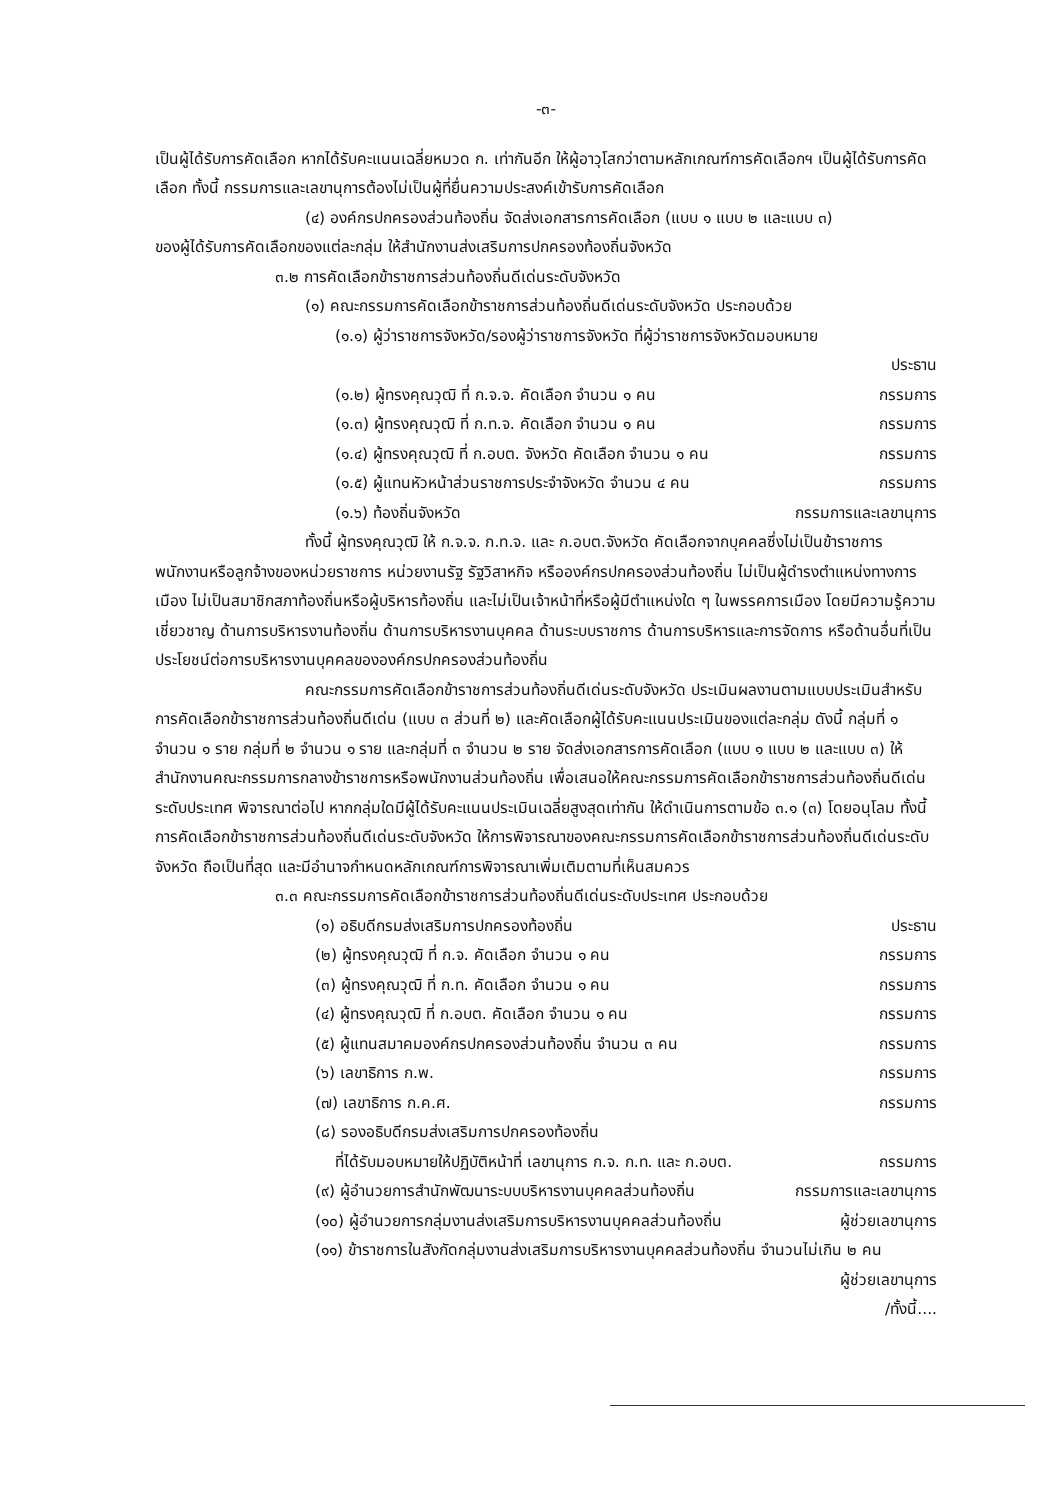-๓-
เป็นผู้ได้รับการคัดเลือก หากได้รับคะแนนเฉลี่ยหมวด ก. เท่ากันอีก ให้ผู้อาวุโสกว่าตามหลักเกณฑ์การคัดเลือกฯ เป็นผู้ได้รับการคัดเลือก ทั้งนี้ กรรมการและเลขานุการต้องไม่เป็นผู้ที่ยื่นความประสงค์เข้ารับการคัดเลือก
(๔) องค์กรปกครองส่วนท้องถิ่น จัดส่งเอกสารการคัดเลือก (แบบ ๑ แบบ ๒ และแบบ ๓)
ของผู้ได้รับการคัดเลือกของแต่ละกลุ่ม ให้สำนักงานส่งเสริมการปกครองท้องถิ่นจังหวัด
๓.๒ การคัดเลือกข้าราชการส่วนท้องถิ่นดีเด่นระดับจังหวัด
(๑) คณะกรรมการคัดเลือกข้าราชการส่วนท้องถิ่นดีเด่นระดับจังหวัด ประกอบด้วย
(๑.๑) ผู้ว่าราชการจังหวัด/รองผู้ว่าราชการจังหวัด ที่ผู้ว่าราชการจังหวัดมอบหมาย
ประธาน
(๑.๒) ผู้ทรงคุณวุฒิ ที่ ก.จ.จ. คัดเลือก จำนวน ๑ คน กรรมการ
(๑.๓) ผู้ทรงคุณวุฒิ ที่ ก.ท.จ. คัดเลือก จำนวน ๑ คน กรรมการ
(๑.๔) ผู้ทรงคุณวุฒิ ที่ ก.อบต. จังหวัด คัดเลือก จำนวน ๑ คน กรรมการ
(๑.๕) ผู้แทนหัวหน้าส่วนราชการประจำจังหวัด จำนวน ๔ คน กรรมการ
(๑.๖) ท้องถิ่นจังหวัด กรรมการและเลขานุการ
ทั้งนี้ ผู้ทรงคุณวุฒิ ให้ ก.จ.จ. ก.ท.จ. และ ก.อบต.จังหวัด คัดเลือกจากบุคคลซึ่งไม่เป็นข้าราชการ พนักงานหรือลูกจ้างของหน่วยราชการ หน่วยงานรัฐ รัฐวิสาหกิจ หรือองค์กรปกครองส่วนท้องถิ่น ไม่เป็นผู้ดำรงตำแหน่งทางการเมือง ไม่เป็นสมาชิกสภาท้องถิ่นหรือผู้บริหารท้องถิ่น และไม่เป็นเจ้าหน้าที่หรือผู้มีตำแหน่งใด ๆ ในพรรคการเมือง โดยมีความรู้ความเชี่ยวชาญ ด้านการบริหารงานท้องถิ่น ด้านการบริหารงานบุคคล ด้านระบบราชการ ด้านการบริหารและการจัดการ หรือด้านอื่นที่เป็นประโยชน์ต่อการบริหารงานบุคคลขององค์กรปกครองส่วนท้องถิ่น
คณะกรรมการคัดเลือกข้าราชการส่วนท้องถิ่นดีเด่นระดับจังหวัด ประเมินผลงานตามแบบประเมินสำหรับการคัดเลือกข้าราชการส่วนท้องถิ่นดีเด่น (แบบ ๓ ส่วนที่ ๒) และคัดเลือกผู้ได้รับคะแนนประเมินของแต่ละกลุ่ม ดังนี้ กลุ่มที่ ๑ จำนวน ๑ ราย กลุ่มที่ ๒ จำนวน ๑ ราย และกลุ่มที่ ๓ จำนวน ๒ ราย จัดส่งเอกสารการคัดเลือก (แบบ ๑ แบบ ๒ และแบบ ๓) ให้สำนักงานคณะกรรมการกลางข้าราชการหรือพนักงานส่วนท้องถิ่น เพื่อเสนอให้คณะกรรมการคัดเลือกข้าราชการส่วนท้องถิ่นดีเด่นระดับประเทศ พิจารณาต่อไป หากกลุ่มใดมีผู้ได้รับคะแนนประเมินเฉลี่ยสูงสุดเท่ากัน ให้ดำเนินการตามข้อ ๓.๑ (๓) โดยอนุโลม ทั้งนี้ การคัดเลือกข้าราชการส่วนท้องถิ่นดีเด่นระดับจังหวัด ให้การพิจารณาของคณะกรรมการคัดเลือกข้าราชการส่วนท้องถิ่นดีเด่นระดับจังหวัด ถือเป็นที่สุด และมีอำนาจกำหนดหลักเกณฑ์การพิจารณาเพิ่มเติมตามที่เห็นสมควร
๓.๓ คณะกรรมการคัดเลือกข้าราชการส่วนท้องถิ่นดีเด่นระดับประเทศ ประกอบด้วย
(๑) อธิบดีกรมส่งเสริมการปกครองท้องถิ่น ประธาน
(๒) ผู้ทรงคุณวุฒิ ที่ ก.จ. คัดเลือก จำนวน ๑ คน กรรมการ
(๓) ผู้ทรงคุณวุฒิ ที่ ก.ท. คัดเลือก จำนวน ๑ คน กรรมการ
(๔) ผู้ทรงคุณวุฒิ ที่ ก.อบต. คัดเลือก จำนวน ๑ คน กรรมการ
(๕) ผู้แทนสมาคมองค์กรปกครองส่วนท้องถิ่น จำนวน ๓ คน กรรมการ
(๖) เลขาธิการ ก.พ. กรรมการ
(๗) เลขาธิการ ก.ค.ศ. กรรมการ
(๘) รองอธิบดีกรมส่งเสริมการปกครองท้องถิ่น
ที่ได้รับมอบหมายให้ปฏิบัติหน้าที่ เลขานุการ ก.จ. ก.ท. และ ก.อบต. กรรมการ
(๙) ผู้อำนวยการสำนักพัฒนาระบบบริหารงานบุคคลส่วนท้องถิ่น กรรมการและเลขานุการ
(๑๐) ผู้อำนวยการกลุ่มงานส่งเสริมการบริหารงานบุคคลส่วนท้องถิ่น ผู้ช่วยเลขานุการ
(๑๑) ข้าราชการในสังกัดกลุ่มงานส่งเสริมการบริหารงานบุคคลส่วนท้องถิ่น จำนวนไม่เกิน ๒ คน
ผู้ช่วยเลขานุการ
/ทั้งนี้....